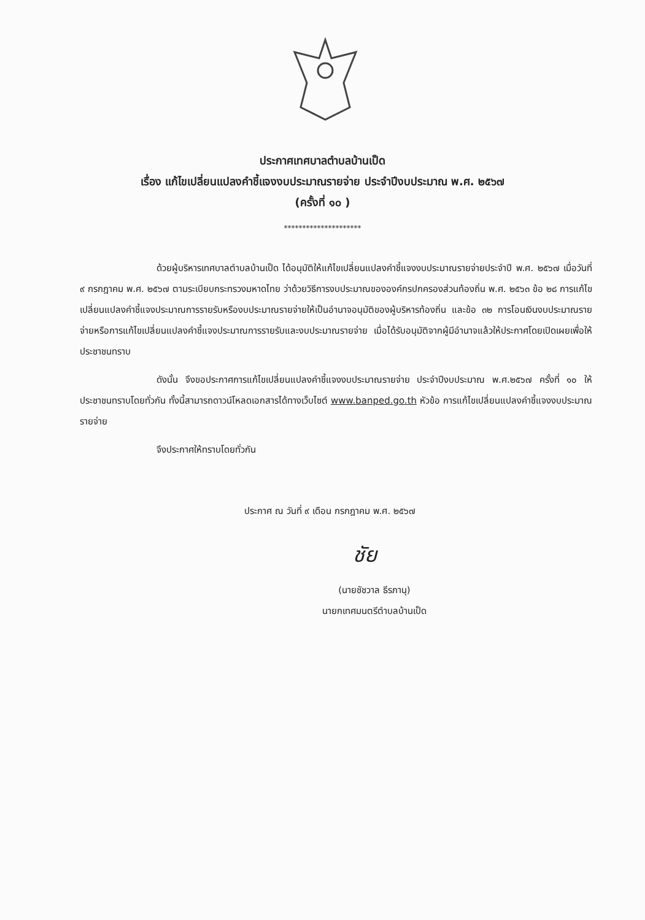ประกาศเทศบาลตำบลบ้านเป็ด
เรื่อง แก้ไขเปลี่ยนแปลงคำชี้แจงงบประมาณรายจ่าย ประจำปีงบประมาณ พ.ศ. ๒๕๖๗
(ครั้งที่ ๑๐ )
*********************
ด้วยผู้บริหารเทศบาลตำบลบ้านเป็ด ได้อนุมัติให้แก้ไขเปลี่ยนแปลงคำชี้แจงงบประมาณรายจ่ายประจำปี พ.ศ. ๒๕๖๗ เมื่อวันที่ ๙ กรกฎาคม พ.ศ. ๒๕๖๗ ตามระเบียบกระทรวงมหาดไทย ว่าด้วยวิธีการงบประมาณขององค์กรปกครองส่วนท้องถิ่น พ.ศ. ๒๕๖๓ ข้อ ๒๘ การแก้ไขเปลี่ยนแปลงคำชี้แจงประมาณการรายรับหรืองบประมาณรายจ่ายให้เป็นอำนาจอนุมัติของผู้บริหารท้องถิ่น และข้อ ๓๒ การโอนเงินงบประมาณรายจ่ายหรือการแก้ไขเปลี่ยนแปลงคำชี้แจงประมาณการรายรับและงบประมาณรายจ่าย เมื่อได้รับอนุมัติจากผู้มีอำนาจแล้วให้ประกาศโดยเปิดเผยเพื่อให้ประชาชนทราบ
ดังนั้น จึงขอประกาศการแก้ไขเปลี่ยนแปลงคำชี้แจงงบประมาณรายจ่าย ประจำปีงบประมาณ พ.ศ.๒๕๖๗ ครั้งที่ ๑๐ ให้ประชาชนทราบโดยทั่วกัน ทั้งนี้สามารถดาวน์โหลดเอกสารได้ทางเว็บไซต์ www.banped.go.th หัวข้อ การแก้ไขเปลี่ยนแปลงคำชี้แจงงบประมาณรายจ่าย
จึงประกาศให้ทราบโดยทั่วกัน
ประกาศ ณ วันที่ ๙ เดือน กรกฎาคม พ.ศ. ๒๕๖๗
ชัย
(นายชัชวาล ธีรภานุ)
นายกเทศมนตรีตำบลบ้านเป็ด